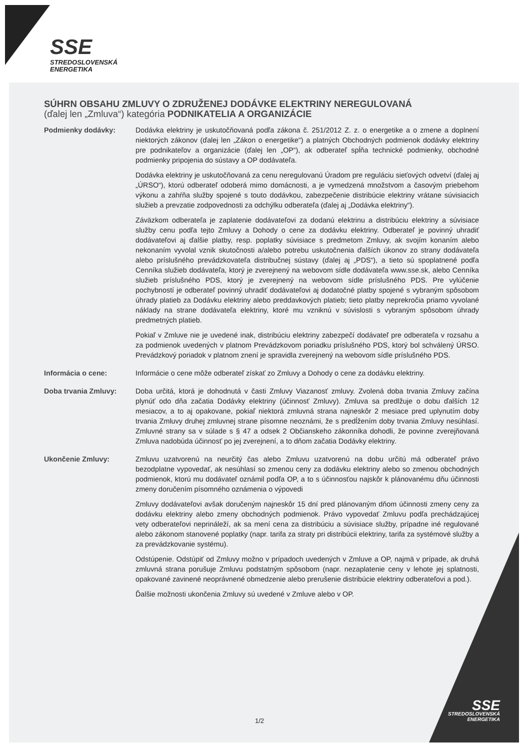SSE
STREDOSLOVENSKÁ
ENERGETIKA
SÚHRN OBSAHU ZMLUVY O ZDRUŽENEJ DODÁVKE ELEKTRINY NEREGULOVANÁ
(ďalej len „Zmluva“) kategória PODNIKATELIA A ORGANIZÁCIE
Podmienky dodávky: Dodávka elektriny je uskutočňovaná podľa zákona č. 251/2012 Z. z. o energetike a o zmene a doplnení niektorých zákonov (ďalej len „Zákon o energetike“) a platných Obchodných podmienok dodávky elektriny pre podnikateľov a organizácie (ďalej len „OP“), ak odberateľ spĺňa technické podmienky, obchodné podmienky pripojenia do sústavy a OP dodávateľa.
Dodávka elektriny je uskutočňovaná za cenu neregulovanú Úradom pre reguláciu sieťových odvetví (ďalej aj „ÚRSO“), ktorú odberateľ odoberá mimo domácnosti, a je vymedzená množstvom a časovým priebehom výkonu a zahŕňa služby spojené s touto dodávkou, zabezpečenie distribúcie elektriny vrátane súvisiacich služieb a prevzatie zodpovednosti za odchýlku odberateľa (ďalej aj „Dodávka elektriny“).
Záväzkom odberateľa je zaplatenie dodávateľovi za dodanú elektrinu a distribúciu elektriny a súvisiace služby cenu podľa tejto Zmluvy a Dohody o cene za dodávku elektriny. Odberateľ je povinný uhradiť dodávateľovi aj ďalšie platby, resp. poplatky súvisiace s predmetom Zmluvy, ak svojím konaním alebo nekonaním vyvolal vznik skutočnosti a/alebo potrebu uskutočnenia ďalších úkonov zo strany dodávateľa alebo príslušného prevádzkovateľa distribučnej sústavy (ďalej aj „PDS“), a tieto sú spoplatnené podľa Cenníka služieb dodávateľa, ktorý je zverejnený na webovom sídle dodávateľa www.sse.sk, alebo Cenníka služieb príslušného PDS, ktorý je zverejnený na webovom sídle príslušného PDS. Pre vylúčenie pochybností je odberateľ povinný uhradiť dodávateľovi aj dodatočné platby spojené s vybraným spôsobom úhrady platieb za Dodávku elektriny alebo preddavkových platieb; tieto platby neprekročia priamo vyvolané náklady na strane dodávateľa elektriny, ktoré mu vzniknú v súvislosti s vybraným spôsobom úhrady predmetných platieb.
Pokiaľ v Zmluve nie je uvedené inak, distribúciu elektriny zabezpečí dodávateľ pre odberateľa v rozsahu a za podmienok uvedených v platnom Prevádzkovom poriadku príslušného PDS, ktorý bol schválený ÚRSO. Prevádzkový poriadok v platnom znení je spravidla zverejnený na webovom sídle príslušného PDS.
Informácia o cene: Informácie o cene môže odberateľ získať zo Zmluvy a Dohody o cene za dodávku elektriny.
Doba trvania Zmluvy: Doba určitá, ktorá je dohodnutá v časti Zmluvy Viazanosť zmluvy. Zvolená doba trvania Zmluvy začína plynúť odo dňa začatia Dodávky elektriny (účinnosť Zmluvy). Zmluva sa predlžuje o dobu ďalších 12 mesiacov, a to aj opakovane, pokiaľ niektorá zmluvná strana najneskôr 2 mesiace pred uplynutím doby trvania Zmluvy druhej zmluvnej strane písomne neoznámi, že s predĺžením doby trvania Zmluvy nesúhlasí. Zmluvné strany sa v súlade s § 47 a odsek 2 Občianskeho zákonníka dohodli, že povinne zverejňovaná Zmluva nadobúda účinnosť po jej zverejnení, a to dňom začatia Dodávky elektriny.
Ukončenie Zmluvy: Zmluvu uzatvorenú na neurčitý čas alebo Zmluvu uzatvorenú na dobu určitú má odberateľ právo bezodplatne vypovedať, ak nesúhlasí so zmenou ceny za dodávku elektriny alebo so zmenou obchodných podmienok, ktorú mu dodávateľ oznámil podľa OP, a to s účinnosťou najskôr k plánovanému dňu účinnosti zmeny doručením písomného oznámenia o výpovedi
Zmluvy dodávateľovi avšak doručeným najneskôr 15 dní pred plánovaným dňom účinnosti zmeny ceny za dodávku elektriny alebo zmeny obchodných podmienok. Právo vypovedať Zmluvu podľa prechádzajúcej vety odberateľovi neprináleží, ak sa mení cena za distribúciu a súvisiace služby, prípadne iné regulované alebo zákonom stanovené poplatky (napr. tarifa za straty pri distribúcii elektriny, tarifa za systémové služby a za prevádzkovanie systému).
Odstúpenie. Odstúpiť od Zmluvy možno v prípadoch uvedených v Zmluve a OP, najmä v prípade, ak druhá zmluvná strana porušuje Zmluvu podstatným spôsobom (napr. nezaplatenie ceny v lehote jej splatnosti, opakované zavinené neoprávnené obmedzenie alebo prerušenie distribúcie elektriny odberateľovi a pod.).
Ďalšie možnosti ukončenia Zmluvy sú uvedené v Zmluve alebo v OP.
1/2
SSE
STREDOSLOVENSKÁ
ENERGETIKA